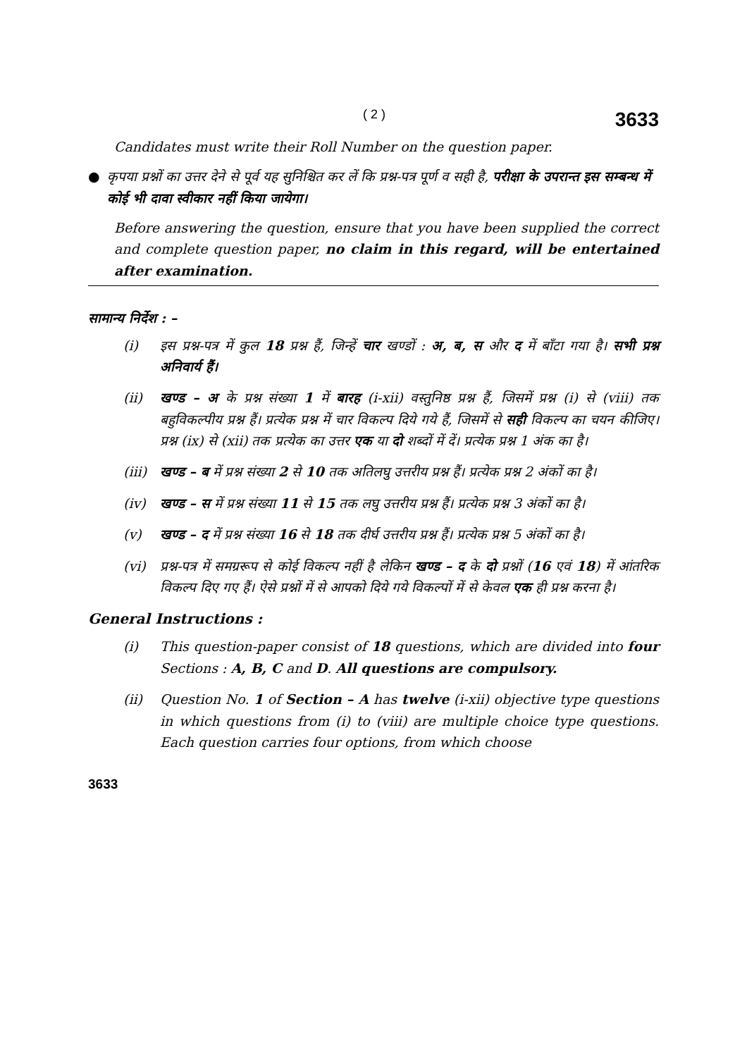( 2 ) 3633
Candidates must write their Roll Number on the question paper.
● कृपया प्रश्नों का उत्तर देने से पूर्व यह सुनिश्चित कर लें कि प्रश्न-पत्र पूर्ण व सही है, परीक्षा के उपरान्त इस सम्बन्ध में कोई भी दावा स्वीकार नहीं किया जायेगा।
Before answering the question, ensure that you have been supplied the correct and complete question paper, no claim in this regard, will be entertained after examination.
सामान्य निर्देश : –
(i) इस प्रश्न-पत्र में कुल 18 प्रश्न हैं, जिन्हें चार खण्डों : अ, ब, स और द में बाँटा गया है। सभी प्रश्न अनिवार्य हैं।
(ii) खण्ड – अ के प्रश्न संख्या 1 में बारह (i-xii) वस्तुनिष्ठ प्रश्न हैं, जिसमें प्रश्न (i) से (viii) तक बहुविकल्पीय प्रश्न हैं। प्रत्येक प्रश्न में चार विकल्प दिये गये हैं, जिसमें से सही विकल्प का चयन कीजिए। प्रश्न (ix) से (xii) तक प्रत्येक का उत्तर एक या दो शब्दों में दें। प्रत्येक प्रश्न 1 अंक का है।
(iii)
खण्ड – ब में प्रश्न संख्या 2 से 10 तक अतिलघु उत्तरीय प्रश्न हैं। प्रत्येक प्रश्न 2 अंकों का है।
(iv) खण्ड – स में प्रश्न संख्या 11 से 15 तक लघु उत्तरीय प्रश्न हैं। प्रत्येक प्रश्न 3 अंकों का है।
(v) खण्ड – द में प्रश्न संख्या 16 से 18 तक दीर्घ उत्तरीय प्रश्न हैं। प्रत्येक प्रश्न 5 अंकों का है।
(vi) प्रश्न-पत्र में समग्ररूप से कोई विकल्प नहीं है लेकिन खण्ड – द के दो प्रश्नों (16 एवं 18) में आंतरिक विकल्प दिए गए हैं। ऐसे प्रश्नों में से आपको दिये गये विकल्पों में से केवल एक ही प्रश्न करना है।
General Instructions :
(i) This question-paper consist of 18 questions, which are divided into four Sections : A, B, C and D. All questions are compulsory.
(ii) Question No. 1 of Section – A has twelve (i-xii) objective type questions in which questions from (i) to (viii) are multiple choice type questions. Each question carries four options, from which choose
3633